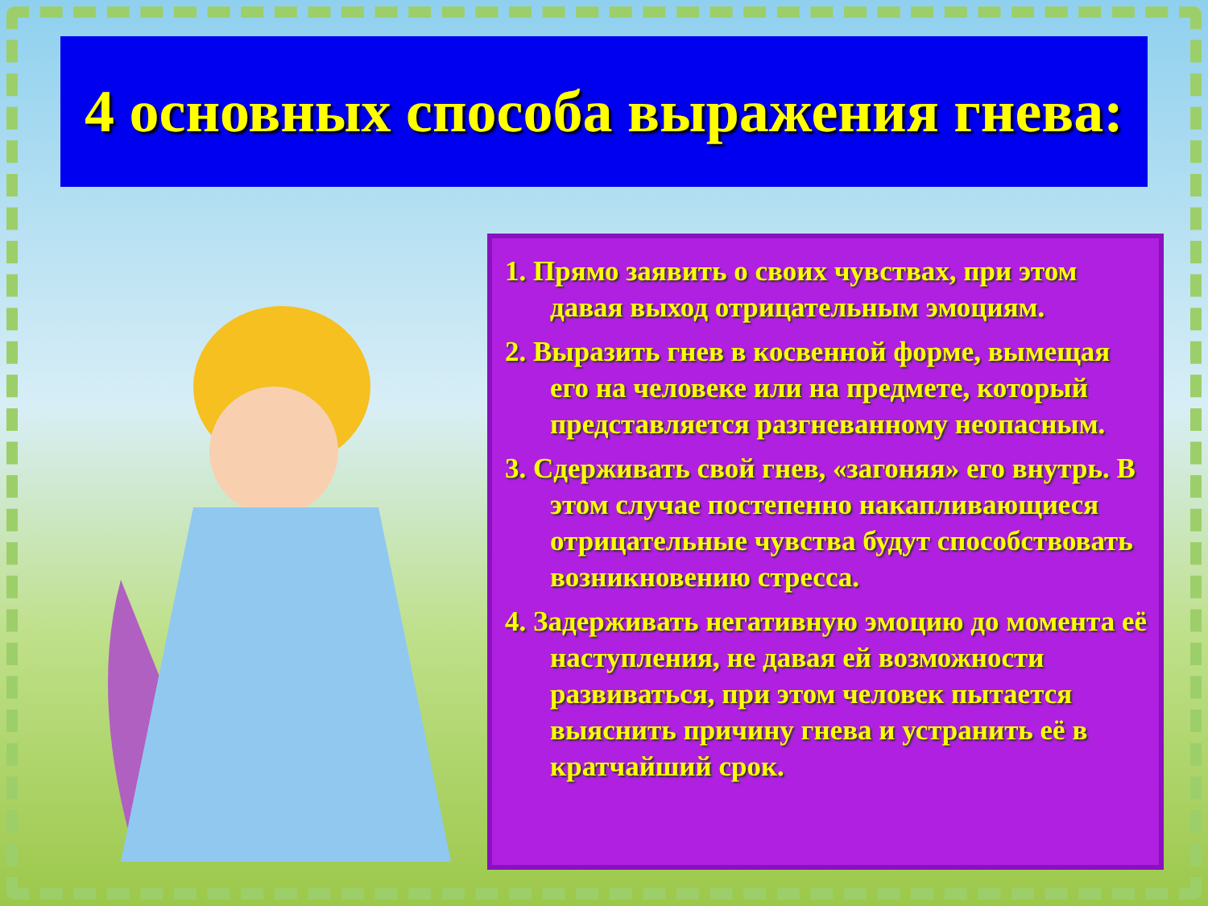4 основных способа выражения гнева:
1. Прямо заявить о своих чувствах, при этом давая выход отрицательным эмоциям.
2. Выразить гнев в косвенной форме, вымещая его на человеке или на предмете, который представляется разгневанному неопасным.
3. Сдерживать свой гнев, «загоняя» его внутрь. В этом случае постепенно накапливающиеся отрицательные чувства будут способствовать возникновению стресса.
4. Задерживать негативную эмоцию до момента её наступления, не давая ей возможности развиваться, при этом человек пытается выяснить причину гнева и устранить её в кратчайший срок.